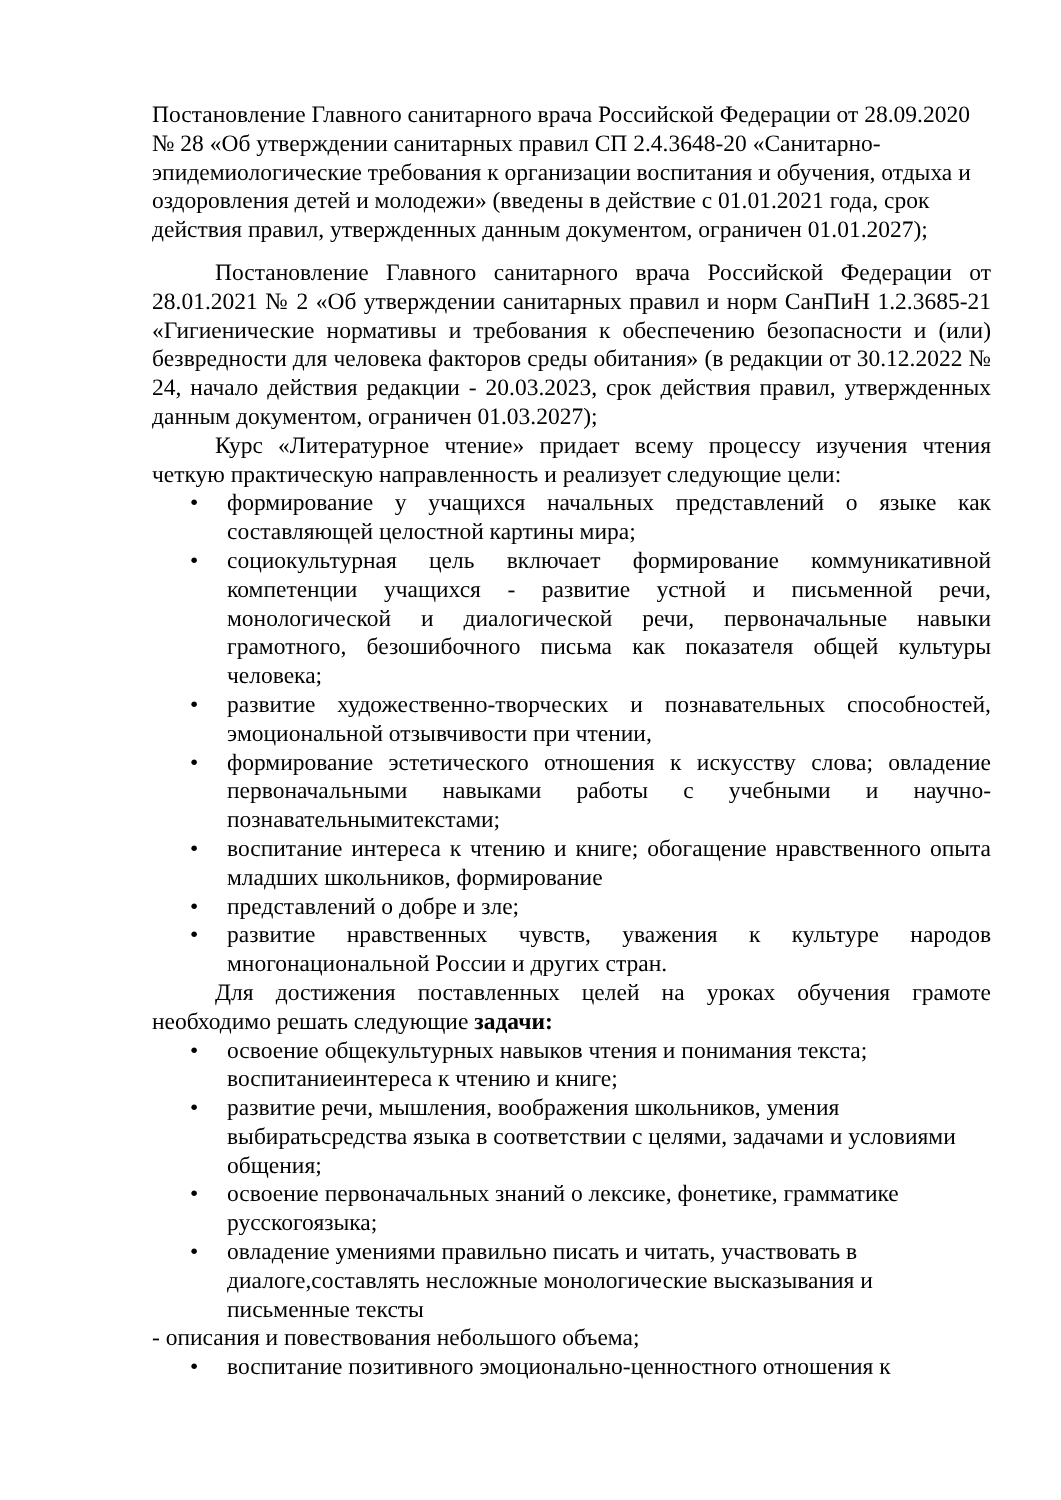Постановление Главного санитарного врача Российской Федерации от 28.09.2020 № 28 «Об утверждении санитарных правил СП 2.4.3648-20 «Санитарно-эпидемиологические требования к организации воспитания и обучения, отдыха и оздоровления детей и молодежи» (введены в действие с 01.01.2021 года, срок действия правил, утвержденных данным документом, ограничен 01.01.2027);
Постановление Главного санитарного врача Российской Федерации от 28.01.2021 № 2 «Об утверждении санитарных правил и норм СанПиН 1.2.3685-21 «Гигиенические нормативы и требования к обеспечению безопасности и (или) безвредности для человека факторов среды обитания» (в редакции от 30.12.2022 № 24, начало действия редакции - 20.03.2023, срок действия правил, утвержденных данным документом, ограничен 01.03.2027);
Курс «Литературное чтение» придает всему процессу изучения чтения четкую практическую направленность и реализует следующие цели:
• формирование у учащихся начальных представлений о языке как составляющей целостной картины мира;
• социокультурная цель включает формирование коммуникативной компетенции учащихся - развитие устной и письменной речи, монологической и диалогической речи, первоначальные навыки грамотного, безошибочного письма как показателя общей культуры человека;
• развитие художественно-творческих и познавательных способностей, эмоциональной отзывчивости при чтении,
• формирование эстетического отношения к искусству слова; овладение первоначальными навыками работы с учебными и научно-познавательнымитекстами;
• воспитание интереса к чтению и книге; обогащение нравственного опыта младших школьников, формирование
• представлений о добре и зле;
• развитие нравственных чувств, уважения к культуре народов многонациональной России и других стран.
Для достижения поставленных целей на уроках обучения грамоте необходимо решать следующие задачи:
• освоение общекультурных навыков чтения и понимания текста; воспитаниеинтереса к чтению и книге;
• развитие речи, мышления, воображения школьников, умения выбиратьсредства языка в соответствии с целями, задачами и условиями общения;
• освоение первоначальных знаний о лексике, фонетике, грамматике русскогоязыка;
• овладение умениями правильно писать и читать, участвовать в диалоге,составлять несложные монологические высказывания и письменные тексты
- описания и повествования небольшого объема;
• воспитание позитивного эмоционально-ценностного отношения к